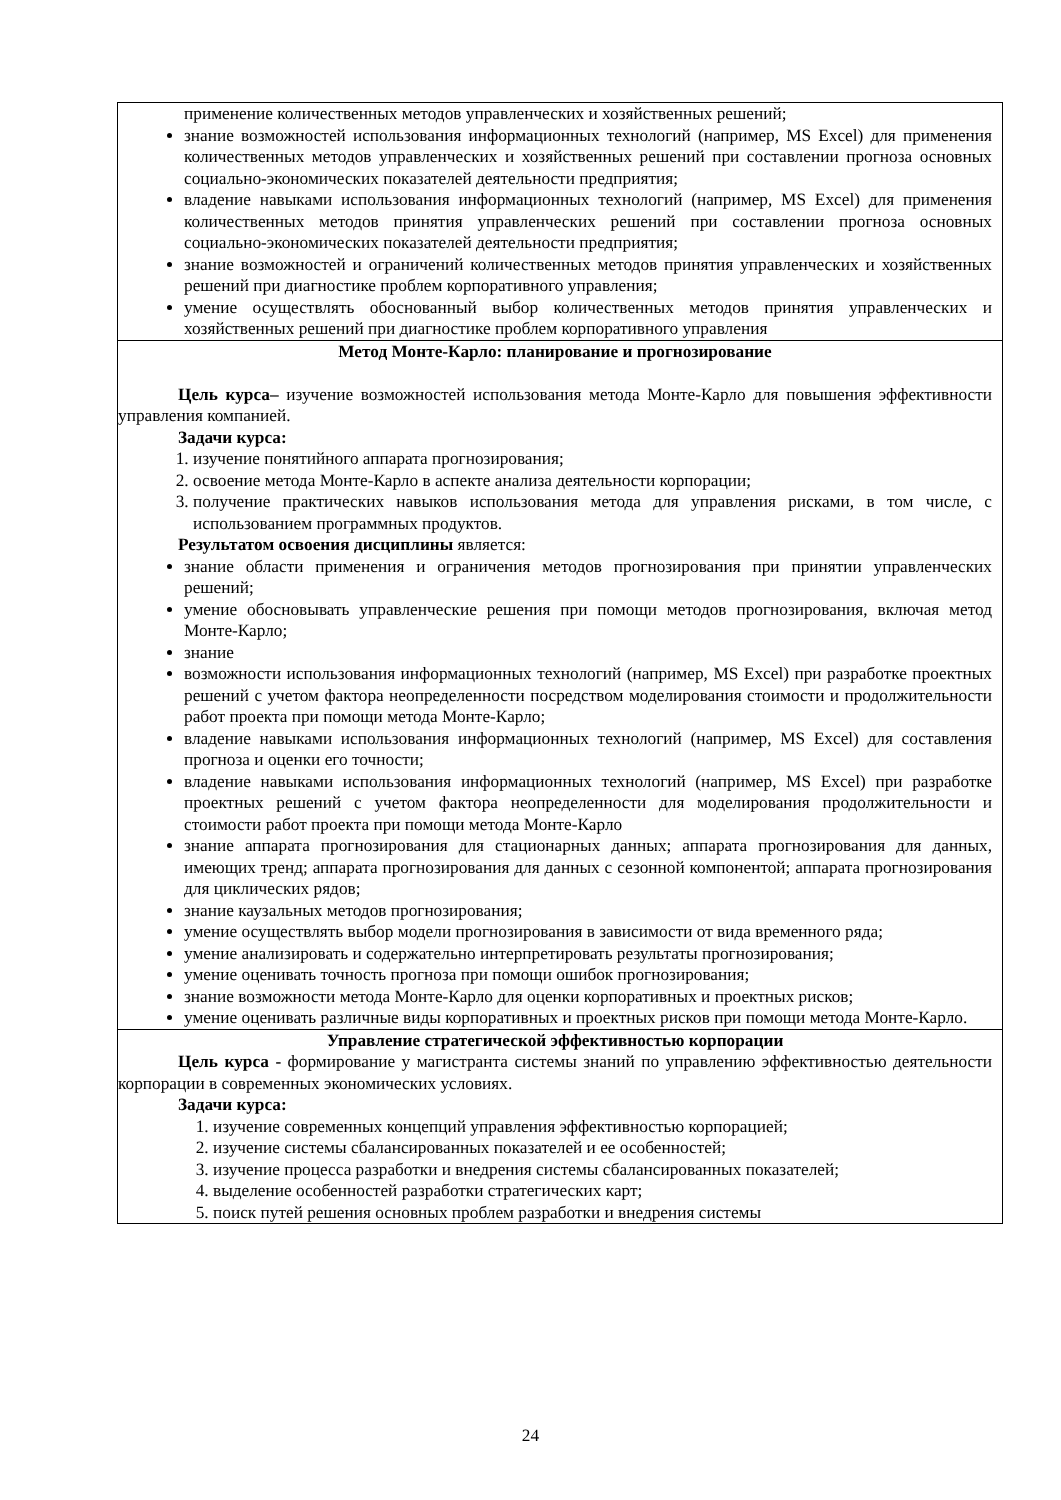| применение количественных методов управленческих и хозяйственных решений; знание возможностей использования информационных технологий (например, MS Excel) для применения количественных методов управленческих и хозяйственных решений при составлении прогноза основных социально-экономических показателей деятельности предприятия; владение навыками использования информационных технологий (например, MS Excel) для применения количественных методов принятия управленческих решений при составлении прогноза основных социально-экономических показателей деятельности предприятия; знание возможностей и ограничений количественных методов принятия управленческих и хозяйственных решений при диагностике проблем корпоративного управления; умение осуществлять обоснованный выбор количественных методов принятия управленческих и хозяйственных решений при диагностике проблем корпоративного управления |
| Метод Монте-Карло: планирование и прогнозирование Цель курса– изучение возможностей использования метода Монте-Карло для повышения эффективности управления компанией. Задачи курса: 1. изучение понятийного аппарата прогнозирования; 2. освоение метода Монте-Карло в аспекте анализа деятельности корпорации; 3. получение практических навыков использования метода для управления рисками, в том числе, с использованием программных продуктов. Результатом освоения дисциплины является: знание области применения и ограничения методов прогнозирования при принятии управленческих решений; умение обосновывать управленческие решения при помощи методов прогнозирования, включая метод Монте-Карло; знание возможности использования информационных технологий (например, MS Excel) при разработке проектных решений с учетом фактора неопределенности посредством моделирования стоимости и продолжительности работ проекта при помощи метода Монте-Карло; владение навыками использования информационных технологий (например, MS Excel) для составления прогноза и оценки его точности; владение навыками использования информационных технологий (например, MS Excel) при разработке проектных решений с учетом фактора неопределенности для моделирования продолжительности и стоимости работ проекта при помощи метода Монте-Карло знание аппарата прогнозирования для стационарных данных; аппарата прогнозирования для данных, имеющих тренд; аппарата прогнозирования для данных с сезонной компонентой; аппарата прогнозирования для циклических рядов; знание каузальных методов прогнозирования; умение осуществлять выбор модели прогнозирования в зависимости от вида временного ряда; умение анализировать и содержательно интерпретировать результаты прогнозирования; умение оценивать точность прогноза при помощи ошибок прогнозирования; знание возможности метода Монте-Карло для оценки корпоративных и проектных рисков; умение оценивать различные виды корпоративных и проектных рисков при помощи метода Монте-Карло. |
| Управление стратегической эффективностью корпорации Цель курса - формирование у магистранта системы знаний по управлению эффективностью деятельности корпорации в современных экономических условиях. Задачи курса: 1. изучение современных концепций управления эффективностью корпорацией; 2. изучение системы сбалансированных показателей и ее особенностей; 3. изучение процесса разработки и внедрения системы сбалансированных показателей; 4. выделение особенностей разработки стратегических карт; 5. поиск путей решения основных проблем разработки и внедрения системы |
24